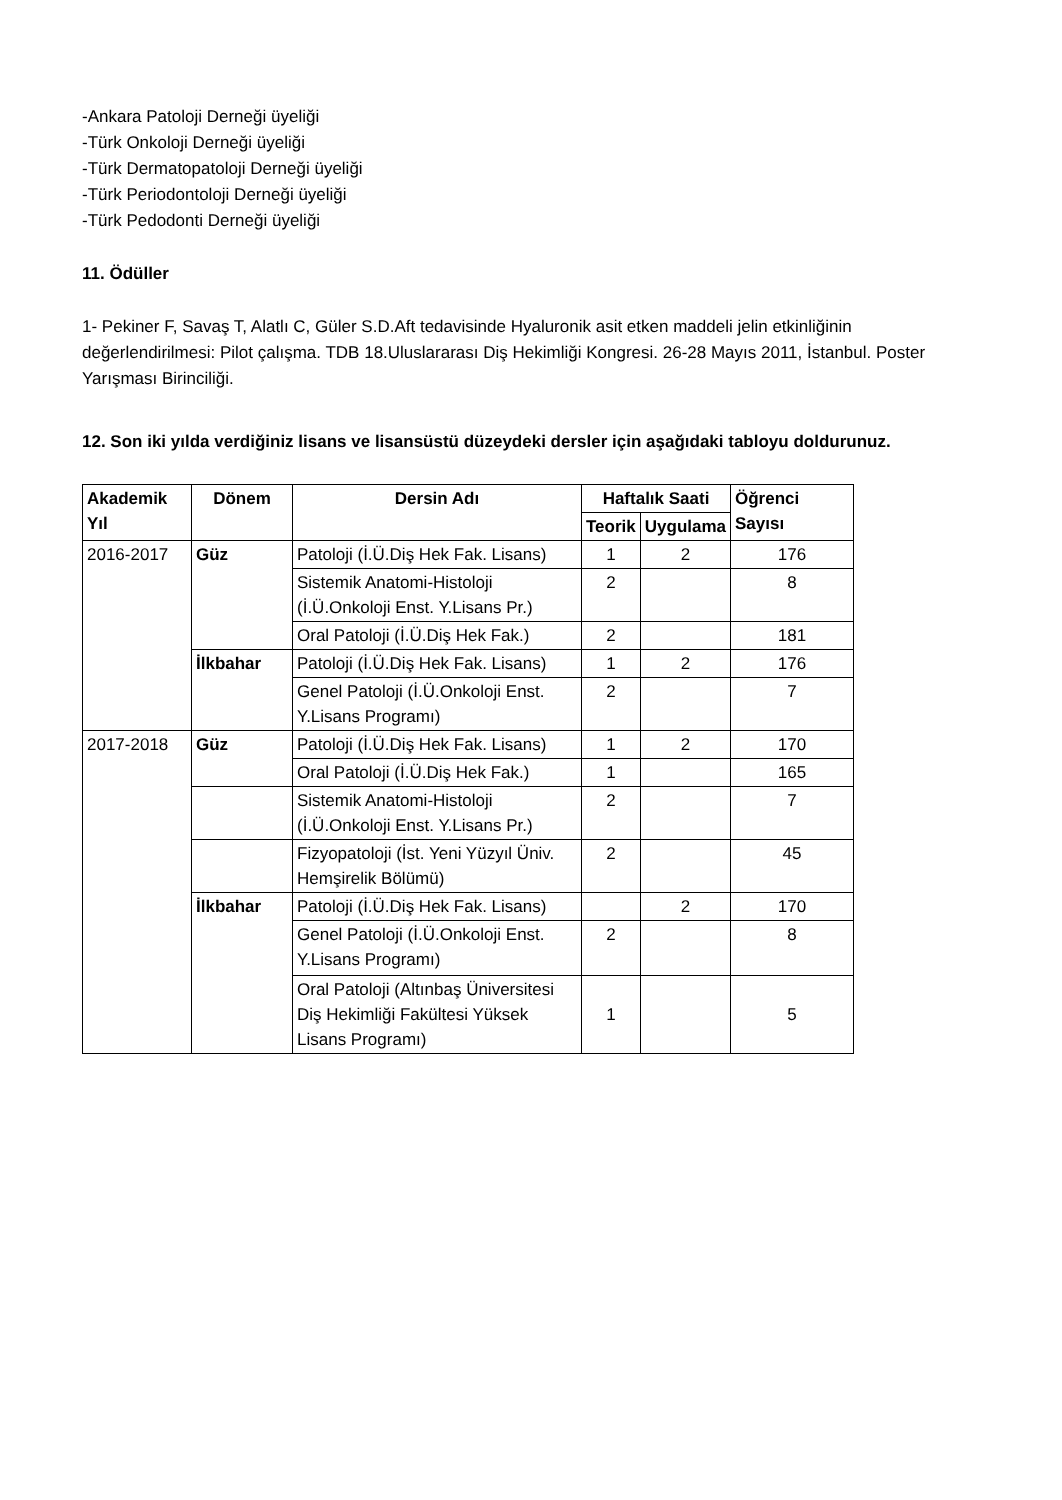-Ankara Patoloji Derneği üyeliği
-Türk Onkoloji Derneği üyeliği
-Türk Dermatopatoloji Derneği üyeliği
-Türk Periodontoloji Derneği üyeliği
-Türk Pedodonti Derneği üyeliği
11. Ödüller
1- Pekiner F, Savaş T, Alatlı C, Güler S.D.Aft tedavisinde Hyaluronik asit etken maddeli jelin etkinliğinin değerlendirilmesi: Pilot çalışma. TDB 18.Uluslararası Diş Hekimliği Kongresi. 26-28 Mayıs 2011, İstanbul. Poster Yarışması Birinciliği.
12. Son iki yılda verdiğiniz lisans ve lisansüstü düzeydeki dersler için aşağıdaki tabloyu doldurunuz.
| Akademik Yıl | Dönem | Dersin Adı | Haftalık Saati | | Öğrenci Sayısı |
| --- | --- | --- | --- | --- | --- |
| | | | Teorik | Uygulama | |
| 2016-2017 | Güz | Patoloji (İ.Ü.Diş Hek Fak. Lisans) | 1 | 2 | 176 |
| | | Sistemik Anatomi-Histoloji (İ.Ü.Onkoloji Enst. Y.Lisans Pr.) | 2 | | 8 |
| | | Oral Patoloji (İ.Ü.Diş Hek Fak.) | 2 | | 181 |
| | İlkbahar | Patoloji (İ.Ü.Diş Hek Fak. Lisans) | 1 | 2 | 176 |
| | | Genel Patoloji (İ.Ü.Onkoloji Enst. Y.Lisans Programı) | 2 | | 7 |
| 2017-2018 | Güz | Patoloji (İ.Ü.Diş Hek Fak. Lisans) | 1 | 2 | 170 |
| | | Oral Patoloji (İ.Ü.Diş Hek Fak.) | 1 | | 165 |
| | | Sistemik Anatomi-Histoloji (İ.Ü.Onkoloji Enst. Y.Lisans Pr.) | 2 | | 7 |
| | | Fizyopatoloji (İst. Yeni Yüzyıl Üniv. Hemşirelik Bölümü) | 2 | | 45 |
| | İlkbahar | Patoloji (İ.Ü.Diş Hek Fak. Lisans) | | 2 | 170 |
| | | Genel Patoloji (İ.Ü.Onkoloji Enst. Y.Lisans Programı) | 2 | | 8 |
| | | Oral Patoloji (Altınbaş Üniversitesi Diş Hekimliği Fakültesi Yüksek Lisans Programı) | 1 | | 5 |